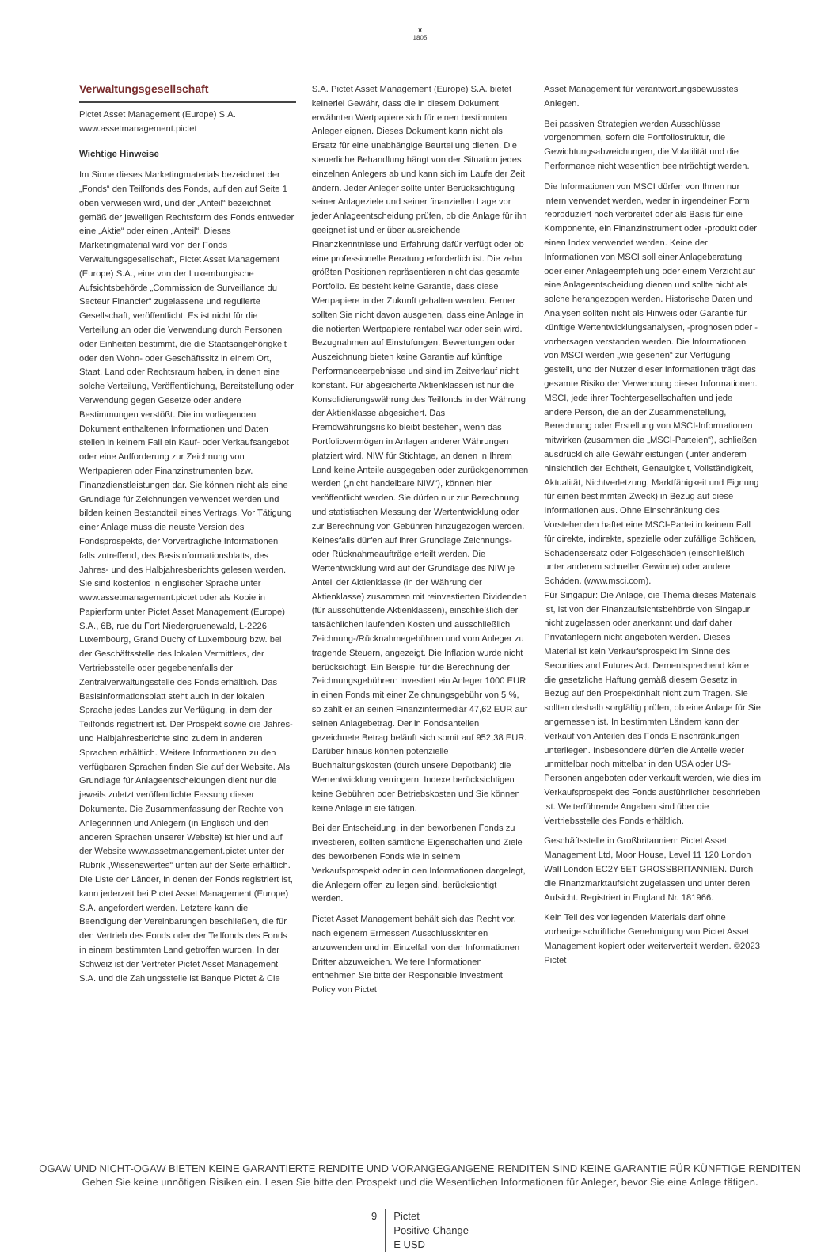♜
1805
Verwaltungsgesellschaft
Pictet Asset Management (Europe) S.A.
www.assetmanagement.pictet
Wichtige Hinweise
Im Sinne dieses Marketingmaterials bezeichnet der „Fonds“ den Teilfonds des Fonds, auf den auf Seite 1 oben verwiesen wird, und der „Anteil“ bezeichnet gemäß der jeweiligen Rechtsform des Fonds entweder eine „Aktie“ oder einen „Anteil“. Dieses Marketingmaterial wird von der Fonds Verwaltungsgesellschaft, Pictet Asset Management (Europe) S.A., eine von der Luxemburgische Aufsichtsbehörde „Commission de Surveillance du Secteur Financier“ zugelassene und regulierte Gesellschaft, veröffentlicht. Es ist nicht für die Verteilung an oder die Verwendung durch Personen oder Einheiten bestimmt, die die Staatsangehörigkeit oder den Wohn- oder Geschäftssitz in einem Ort, Staat, Land oder Rechtsraum haben, in denen eine solche Verteilung, Veröffentlichung, Bereitstellung oder Verwendung gegen Gesetze oder andere Bestimmungen verstößt. Die im vorliegenden Dokument enthaltenen Informationen und Daten stellen in keinem Fall ein Kauf- oder Verkaufsangebot oder eine Aufforderung zur Zeichnung von Wertpapieren oder Finanzinstrumenten bzw. Finanzdienstleistungen dar. Sie können nicht als eine Grundlage für Zeichnungen verwendet werden und bilden keinen Bestandteil eines Vertrags. Vor Tätigung einer Anlage muss die neuste Version des Fondsprospekts, der Vorvertragliche Informationen falls zutreffend, des Basisinformationsblatts, des Jahres- und des Halbjahresberichts gelesen werden. Sie sind kostenlos in englischer Sprache unter www.assetmanagement.pictet oder als Kopie in Papierform unter Pictet Asset Management (Europe) S.A., 6B, rue du Fort Niedergruenewald, L-2226 Luxembourg, Grand Duchy of Luxembourg bzw. bei der Geschäftsstelle des lokalen Vermittlers, der Vertriebsstelle oder gegebenenfalls der Zentralverwaltungsstelle des Fonds erhältlich. Das Basisinformationsblatt steht auch in der lokalen Sprache jedes Landes zur Verfügung, in dem der Teilfonds registriert ist. Der Prospekt sowie die Jahres- und Halbjahresberichte sind zudem in anderen Sprachen erhältlich. Weitere Informationen zu den verfügbaren Sprachen finden Sie auf der Website. Als Grundlage für Anlageentscheidungen dient nur die jeweils zuletzt veröffentlichte Fassung dieser Dokumente. Die Zusammenfassung der Rechte von Anlegerinnen und Anlegern (in Englisch und den anderen Sprachen unserer Website) ist hier und auf der Website www.assetmanagement.pictet unter der Rubrik „Wissenswertes“ unten auf der Seite erhältlich. Die Liste der Länder, in denen der Fonds registriert ist, kann jederzeit bei Pictet Asset Management (Europe) S.A. angefordert werden. Letztere kann die Beendigung der Vereinbarungen beschließen, die für den Vertrieb des Fonds oder der Teilfonds des Fonds in einem bestimmten Land getroffen wurden. In der Schweiz ist der Vertreter Pictet Asset Management S.A. und die Zahlungsstelle ist Banque Pictet & Cie
S.A. Pictet Asset Management (Europe) S.A. bietet keinerlei Gewähr, dass die in diesem Dokument erwähnten Wertpapiere sich für einen bestimmten Anleger eignen. Dieses Dokument kann nicht als Ersatz für eine unabhängige Beurteilung dienen. Die steuerliche Behandlung hängt von der Situation jedes einzelnen Anlegers ab und kann sich im Laufe der Zeit ändern. Jeder Anleger sollte unter Berücksichtigung seiner Anlageziele und seiner finanziellen Lage vor jeder Anlageentscheidung prüfen, ob die Anlage für ihn geeignet ist und er über ausreichende Finanzkenntnisse und Erfahrung dafür verfügt oder ob eine professionelle Beratung erforderlich ist. Die zehn größten Positionen repräsentieren nicht das gesamte Portfolio. Es besteht keine Garantie, dass diese Wertpapiere in der Zukunft gehalten werden. Ferner sollten Sie nicht davon ausgehen, dass eine Anlage in die notierten Wertpapiere rentabel war oder sein wird. Bezugnahmen auf Einstufungen, Bewertungen oder Auszeichnung bieten keine Garantie auf künftige Performanceergebnisse und sind im Zeitverlauf nicht konstant. Für abgesicherte Aktienklassen ist nur die Konsolidierungswährung des Teilfonds in der Währung der Aktienklasse abgesichert. Das Fremdwährungsrisiko bleibt bestehen, wenn das Portfoliovermögen in Anlagen anderer Währungen platziert wird. NIW für Stichtage, an denen in Ihrem Land keine Anteile ausgegeben oder zurückgenommen werden („nicht handelbare NIW“), können hier veröffentlicht werden. Sie dürfen nur zur Berechnung und statistischen Messung der Wertentwicklung oder zur Berechnung von Gebühren hinzugezogen werden. Keinesfalls dürfen auf ihrer Grundlage Zeichnungs- oder Rücknahmeaufträge erteilt werden. Die Wertentwicklung wird auf der Grundlage des NIW je Anteil der Aktienklasse (in der Währung der Aktienklasse) zusammen mit reinvestierten Dividenden (für ausschüttende Aktienklassen), einschließlich der tatsächlichen laufenden Kosten und ausschließlich Zeichnung-/Rücknahmegebühren und vom Anleger zu tragende Steuern, angezeigt. Die Inflation wurde nicht berücksichtigt. Ein Beispiel für die Berechnung der Zeichnungsgebühren: Investiert ein Anleger 1000 EUR in einen Fonds mit einer Zeichnungsgebühr von 5 %, so zahlt er an seinen Finanzintermediär 47,62 EUR auf seinen Anlagebetrag. Der in Fondsanteilen gezeichnete Betrag beläuft sich somit auf 952,38 EUR. Darüber hinaus können potenzielle Buchhaltungskosten (durch unsere Depotbank) die Wertentwicklung verringern. Indexe berücksichtigen keine Gebühren oder Betriebskosten und Sie können keine Anlage in sie tätigen.
Bei der Entscheidung, in den beworbenen Fonds zu investieren, sollten sämtliche Eigenschaften und Ziele des beworbenen Fonds wie in seinem Verkaufsprospekt oder in den Informationen dargelegt, die Anlegern offen zu legen sind, berücksichtigt werden.
Pictet Asset Management behält sich das Recht vor, nach eigenem Ermessen Ausschlusskriterien anzuwenden und im Einzelfall von den Informationen Dritter abzuweichen. Weitere Informationen entnehmen Sie bitte der Responsible Investment Policy von Pictet
Asset Management für verantwortungsbewusstes Anlegen.
Bei passiven Strategien werden Ausschlüsse vorgenommen, sofern die Portfoliostruktur, die Gewichtungsabweichungen, die Volatilität und die Performance nicht wesentlich beeinträchtigt werden.
Die Informationen von MSCI dürfen von Ihnen nur intern verwendet werden, weder in irgendeiner Form reproduziert noch verbreitet oder als Basis für eine Komponente, ein Finanzinstrument oder -produkt oder einen Index verwendet werden. Keine der Informationen von MSCI soll einer Anlageberatung oder einer Anlageempfehlung oder einem Verzicht auf eine Anlageentscheidung dienen und sollte nicht als solche herangezogen werden. Historische Daten und Analysen sollten nicht als Hinweis oder Garantie für künftige Wertentwicklungsanalysen, -prognosen oder -vorhersagen verstanden werden. Die Informationen von MSCI werden „wie gesehen“ zur Verfügung gestellt, und der Nutzer dieser Informationen trägt das gesamte Risiko der Verwendung dieser Informationen. MSCI, jede ihrer Tochtergesellschaften und jede andere Person, die an der Zusammenstellung, Berechnung oder Erstellung von MSCI-Informationen mitwirken (zusammen die „MSCI-Parteien“), schließen ausdrücklich alle Gewährleistungen (unter anderem hinsichtlich der Echtheit, Genauigkeit, Vollständigkeit, Aktualität, Nichtverletzung, Marktfähigkeit und Eignung für einen bestimmten Zweck) in Bezug auf diese Informationen aus. Ohne Einschränkung des Vorstehenden haftet eine MSCI-Partei in keinem Fall für direkte, indirekte, spezielle oder zufällige Schäden, Schadensersatz oder Folgeschäden (einschließlich unter anderem schneller Gewinne) oder andere Schäden. (www.msci.com).
Für Singapur: Die Anlage, die Thema dieses Materials ist, ist von der Finanzaufsichtsbehörde von Singapur nicht zugelassen oder anerkannt und darf daher Privatanlegern nicht angeboten werden. Dieses Material ist kein Verkaufsprospekt im Sinne des Securities and Futures Act. Dementsprechend käme die gesetzliche Haftung gemäß diesem Gesetz in Bezug auf den Prospektinhalt nicht zum Tragen. Sie sollten deshalb sorgfältig prüfen, ob eine Anlage für Sie angemessen ist. In bestimmten Ländern kann der Verkauf von Anteilen des Fonds Einschränkungen unterliegen. Insbesondere dürfen die Anteile weder unmittelbar noch mittelbar in den USA oder US-Personen angeboten oder verkauft werden, wie dies im Verkaufsprospekt des Fonds ausführlicher beschrieben ist. Weiterführende Angaben sind über die Vertriebsstelle des Fonds erhältlich.
Geschäftsstelle in Großbritannien: Pictet Asset Management Ltd, Moor House, Level 11 120 London Wall London EC2Y 5ET GROSSBRITANNIEN. Durch die Finanzmarktaufsicht zugelassen und unter deren Aufsicht. Registriert in England Nr. 181966.
Kein Teil des vorliegenden Materials darf ohne vorherige schriftliche Genehmigung von Pictet Asset Management kopiert oder weiterverteilt werden. ©2023 Pictet
OGAW UND NICHT-OGAW BIETEN KEINE GARANTIERTE RENDITE UND VORANGEGANGENE RENDITEN SIND KEINE GARANTIE FÜR KÜNFTIGE RENDITEN
Gehen Sie keine unnötigen Risiken ein. Lesen Sie bitte den Prospekt und die Wesentlichen Informationen für Anleger, bevor Sie eine Anlage tätigen.
9 Pictet
Positive Change
E USD